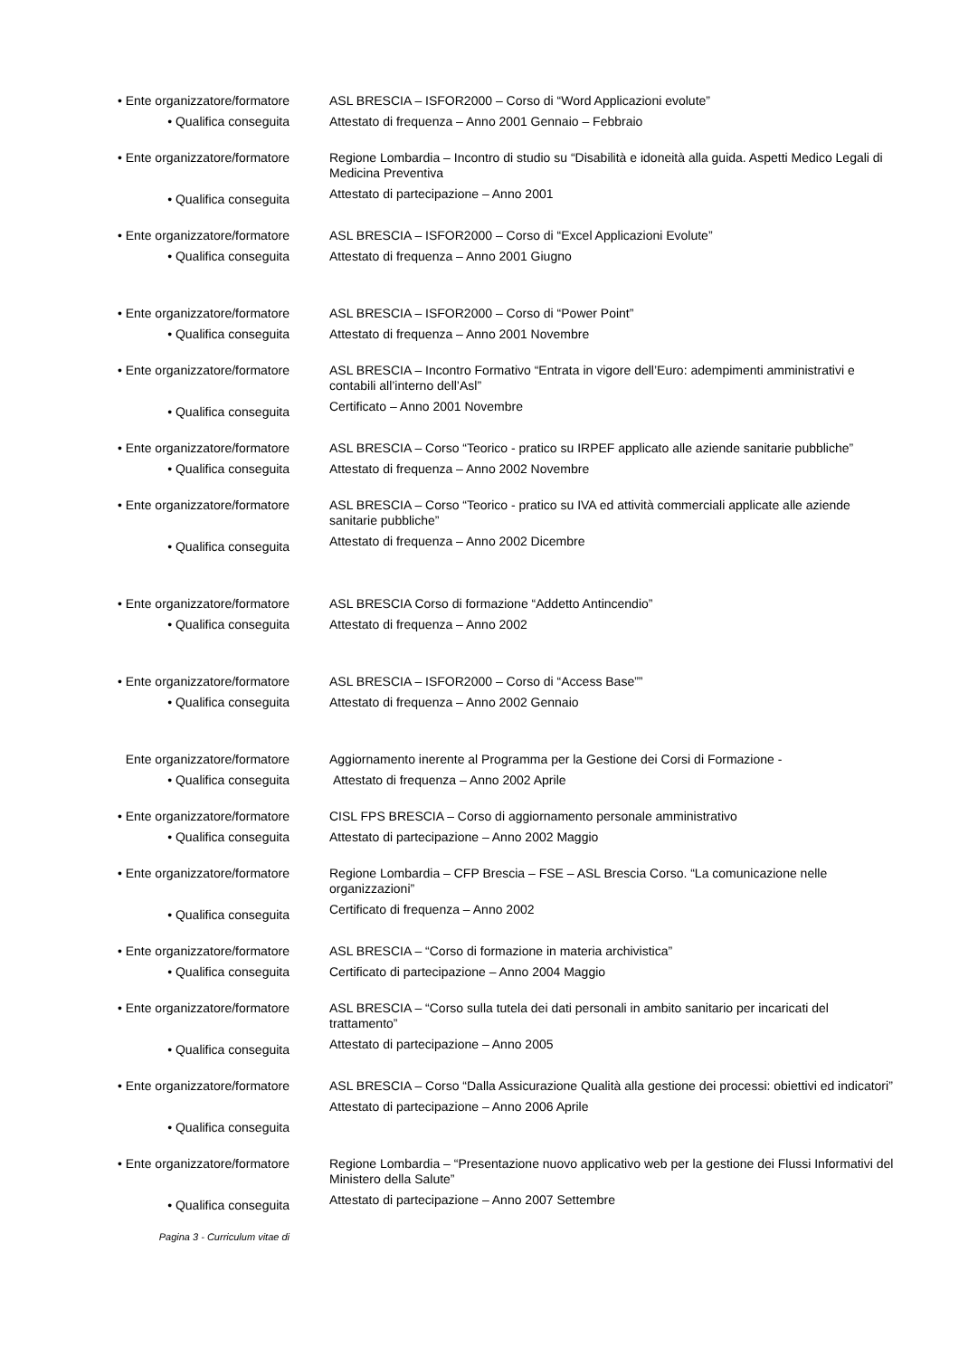• Ente organizzatore/formatore
• Qualifica conseguita
ASL BRESCIA – ISFOR2000 – Corso di “Word Applicazioni evolute”
Attestato di frequenza – Anno 2001 Gennaio – Febbraio
• Ente organizzatore/formatore
• Qualifica conseguita
Regione Lombardia – Incontro di studio su “Disabilità e idoneità alla guida. Aspetti Medico Legali di Medicina Preventiva
Attestato di partecipazione – Anno 2001
• Ente organizzatore/formatore
• Qualifica conseguita
ASL BRESCIA – ISFOR2000 – Corso di “Excel Applicazioni Evolute”
Attestato di frequenza – Anno 2001 Giugno
• Ente organizzatore/formatore
• Qualifica conseguita
ASL BRESCIA – ISFOR2000 – Corso di “Power Point”
Attestato di frequenza – Anno 2001 Novembre
• Ente organizzatore/formatore
• Qualifica conseguita
ASL BRESCIA – Incontro Formativo “Entrata in vigore dell’Euro: adempimenti amministrativi e contabili all’interno dell’Asl”
Certificato – Anno 2001 Novembre
• Ente organizzatore/formatore
• Qualifica conseguita
ASL BRESCIA – Corso “Teorico - pratico su IRPEF applicato alle aziende sanitarie pubbliche”
Attestato di frequenza – Anno 2002 Novembre
• Ente organizzatore/formatore
• Qualifica conseguita
ASL BRESCIA – Corso “Teorico - pratico su IVA ed attività commerciali applicate alle aziende sanitarie pubbliche”
Attestato di frequenza – Anno 2002 Dicembre
• Ente organizzatore/formatore
• Qualifica conseguita
ASL BRESCIA Corso di formazione “Addetto Antincendio”
Attestato di frequenza – Anno 2002
• Ente organizzatore/formatore
• Qualifica conseguita
ASL BRESCIA – ISFOR2000 – Corso di “Access Base””
Attestato di frequenza – Anno 2002 Gennaio
Ente organizzatore/formatore
• Qualifica conseguita
Aggiornamento inerente al Programma per la Gestione dei Corsi di Formazione -
Attestato di frequenza – Anno 2002 Aprile
• Ente organizzatore/formatore
• Qualifica conseguita
CISL FPS BRESCIA – Corso di aggiornamento personale amministrativo
Attestato di partecipazione – Anno 2002 Maggio
• Ente organizzatore/formatore
• Qualifica conseguita
Regione Lombardia – CFP Brescia – FSE – ASL Brescia Corso. “La comunicazione nelle organizzazioni”
Certificato di frequenza – Anno 2002
• Ente organizzatore/formatore
• Qualifica conseguita
ASL BRESCIA – “Corso di formazione in materia archivistica”
Certificato di partecipazione – Anno 2004 Maggio
• Ente organizzatore/formatore
• Qualifica conseguita
ASL BRESCIA – “Corso sulla tutela dei dati personali in ambito sanitario per incaricati del trattamento”
Attestato di partecipazione – Anno 2005
• Ente organizzatore/formatore
• Qualifica conseguita
ASL BRESCIA – Corso “Dalla Assicurazione Qualità alla gestione dei processi: obiettivi ed indicatori”
Attestato di partecipazione – Anno 2006 Aprile
• Ente organizzatore/formatore
• Qualifica conseguita
Regione Lombardia – “Presentazione nuovo applicativo web per la gestione dei Flussi Informativi del Ministero della Salute”
Attestato di partecipazione – Anno 2007 Settembre
Pagina 3 - Curriculum vitae di